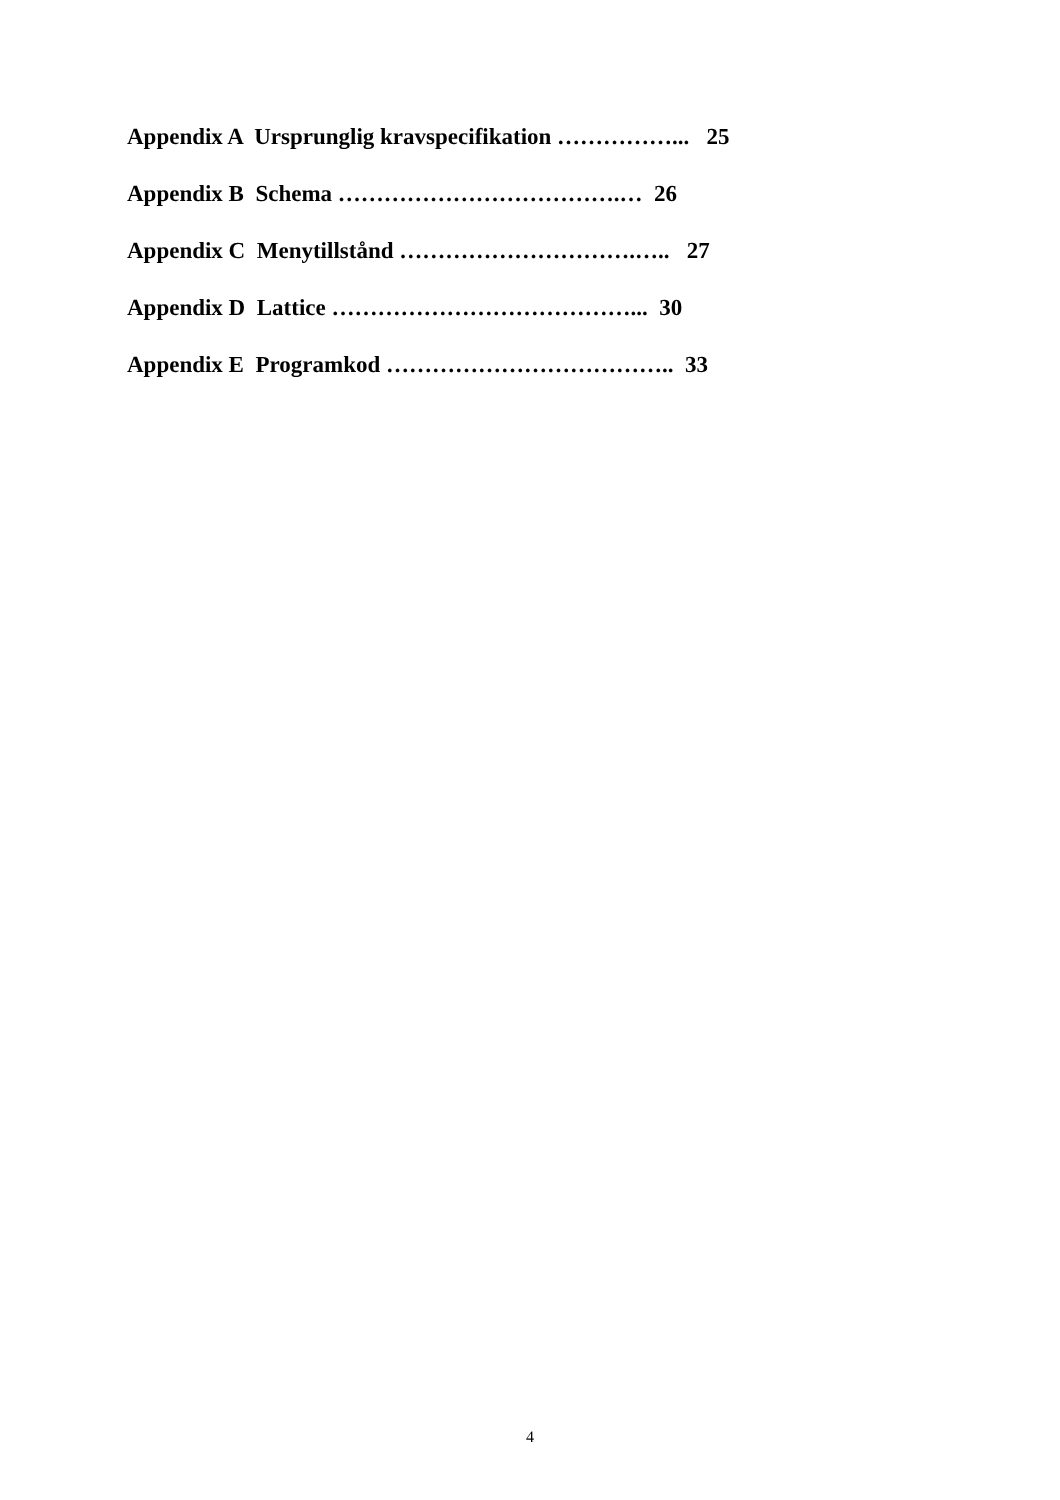Appendix A Ursprunglig kravspecifikation ……………... 25
Appendix B Schema ……………………………….… 26
Appendix C Menytillstånd ………………………….….. 27
Appendix D Lattice …………………………………... 30
Appendix E Programkod ……………………………….. 33
4